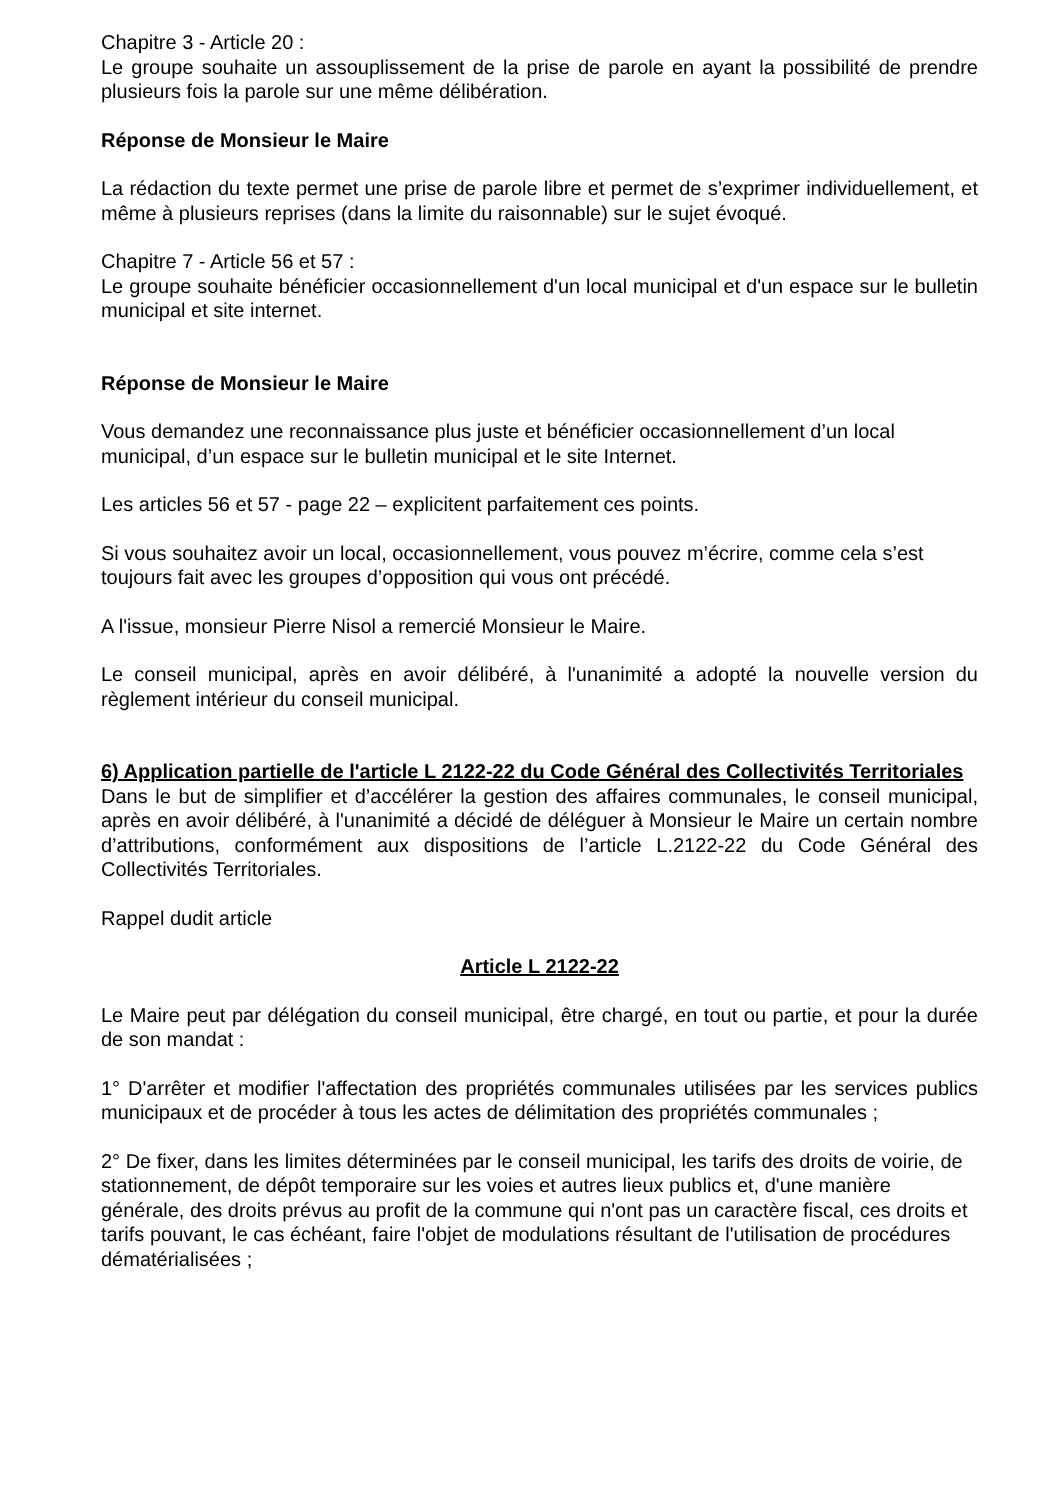Chapitre 3 - Article 20 :
Le groupe souhaite un assouplissement de la prise de parole en ayant la possibilité de prendre plusieurs fois la parole sur une même délibération.
Réponse de Monsieur le Maire
La rédaction du texte permet une prise de parole libre et permet de s’exprimer individuellement, et même à plusieurs reprises (dans la limite du raisonnable) sur le sujet évoqué.
Chapitre 7 - Article 56 et 57 :
Le groupe souhaite bénéficier occasionnellement d'un local municipal et d'un espace sur le bulletin municipal et site internet.
Réponse de Monsieur le Maire
Vous demandez une reconnaissance plus juste et bénéficier occasionnellement d’un local municipal, d’un espace sur le bulletin municipal et le site Internet.
Les articles 56 et 57 - page 22 – explicitent parfaitement ces points.
Si vous souhaitez avoir un local, occasionnellement, vous pouvez m’écrire, comme cela s’est toujours fait avec les groupes d’opposition qui vous ont précédé.
A l'issue, monsieur Pierre Nisol a remercié Monsieur le Maire.
Le conseil municipal, après en avoir délibéré, à l'unanimité a adopté la nouvelle version du règlement intérieur du conseil municipal.
6) Application partielle de l'article L 2122-22 du Code Général des Collectivités Territoriales
Dans le but de simplifier et d’accélérer la gestion des affaires communales, le conseil municipal, après en avoir délibéré, à l'unanimité a décidé de déléguer à Monsieur le Maire un certain nombre d’attributions, conformément aux dispositions de l’article L.2122-22 du Code Général des Collectivités Territoriales.
Rappel dudit article
Article L 2122-22
Le Maire peut par délégation du conseil municipal, être chargé, en tout ou partie, et pour la durée de son mandat :
1° D'arrêter et modifier l'affectation des propriétés communales utilisées par les services publics municipaux et de procéder à tous les actes de délimitation des propriétés communales ;
2° De fixer, dans les limites déterminées par le conseil municipal, les tarifs des droits de voirie, de stationnement, de dépôt temporaire sur les voies et autres lieux publics et, d'une manière générale, des droits prévus au profit de la commune qui n'ont pas un caractère fiscal, ces droits et tarifs pouvant, le cas échéant, faire l'objet de modulations résultant de l'utilisation de procédures dématérialisées ;